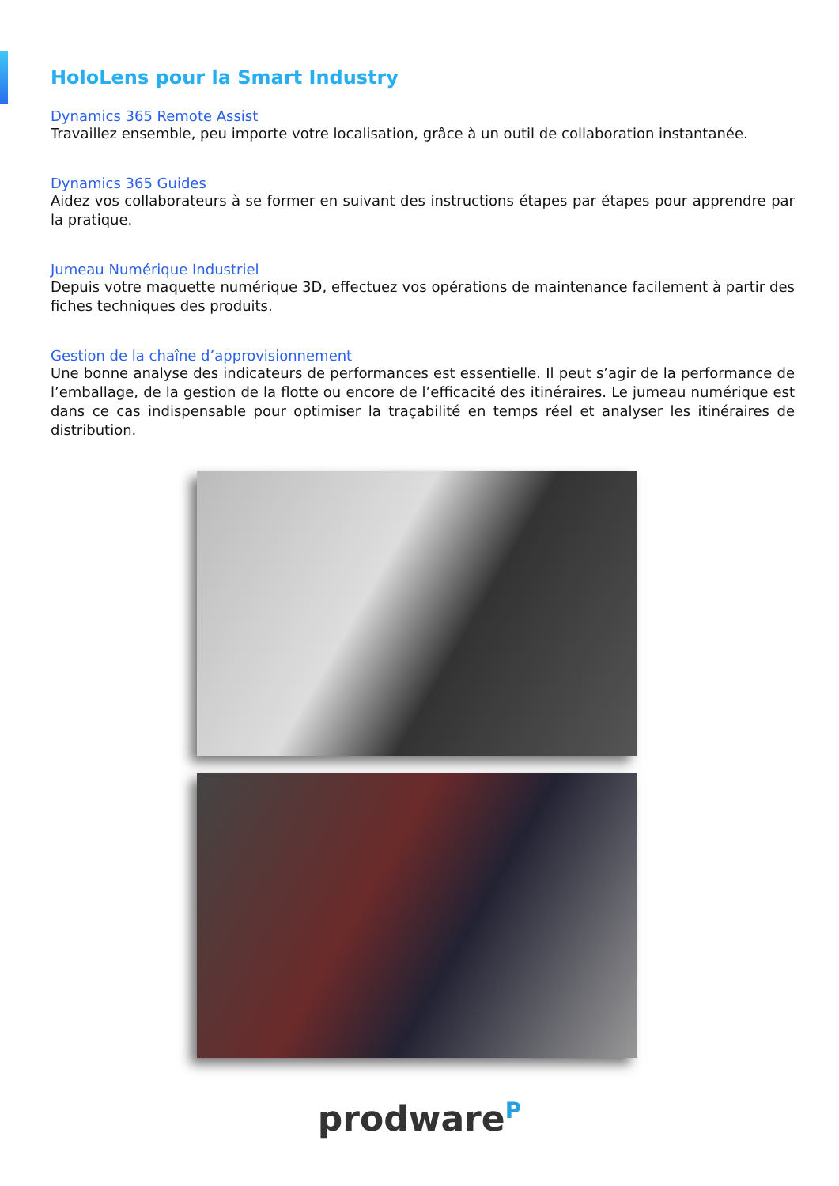HoloLens pour la Smart Industry
Dynamics 365 Remote Assist
Travaillez ensemble, peu importe votre localisation, grâce à un outil de collaboration instantanée.
Dynamics 365 Guides
Aidez vos collaborateurs à se former en suivant des instructions étapes par étapes pour apprendre par la pratique.
Jumeau Numérique Industriel
Depuis votre maquette numérique 3D, effectuez vos opérations de maintenance facilement à partir des fiches techniques des produits.
Gestion de la chaîne d’approvisionnement
Une bonne analyse des indicateurs de performances est essentielle. Il peut s’agir de la performance de l’emballage, de la gestion de la flotte ou encore de l’efficacité des itinéraires. Le jumeau numérique est dans ce cas indispensable pour optimiser la traçabilité en temps réel et analyser les itinéraires de distribution.
prodware<sup>P</sup>